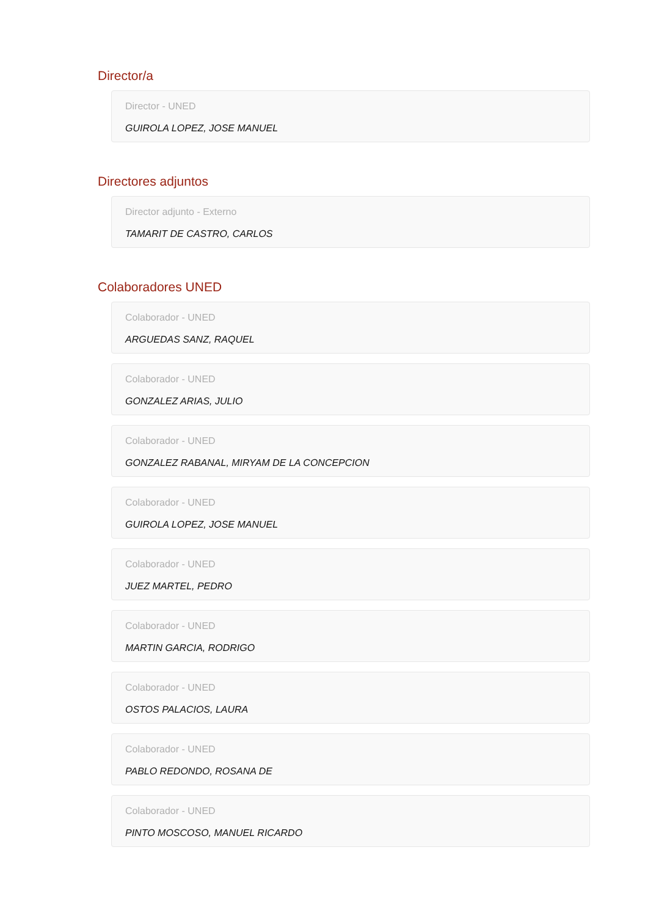Director/a
Director - UNED
GUIROLA LOPEZ, JOSE MANUEL
Directores adjuntos
Director adjunto - Externo
TAMARIT DE CASTRO, CARLOS
Colaboradores UNED
Colaborador - UNED
ARGUEDAS SANZ, RAQUEL
Colaborador - UNED
GONZALEZ ARIAS, JULIO
Colaborador - UNED
GONZALEZ RABANAL, MIRYAM DE LA CONCEPCION
Colaborador - UNED
GUIROLA LOPEZ, JOSE MANUEL
Colaborador - UNED
JUEZ MARTEL, PEDRO
Colaborador - UNED
MARTIN GARCIA, RODRIGO
Colaborador - UNED
OSTOS PALACIOS, LAURA
Colaborador - UNED
PABLO REDONDO, ROSANA DE
Colaborador - UNED
PINTO MOSCOSO, MANUEL RICARDO